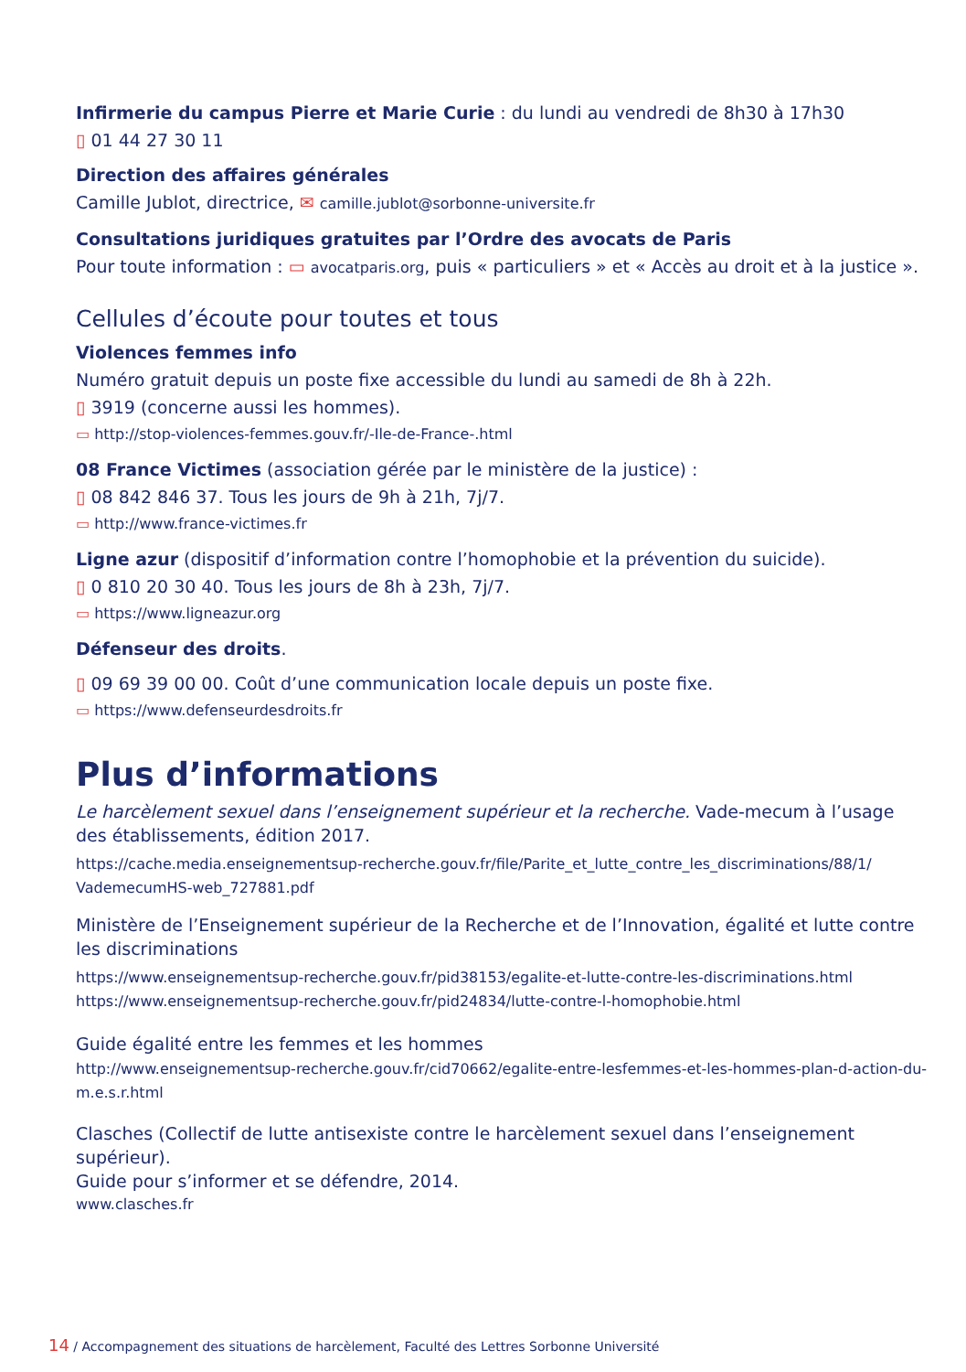Infirmerie du campus Pierre et Marie Curie : du lundi au vendredi de 8h30 à 17h30
▯ 01 44 27 30 11
Direction des affaires générales
Camille Jublot, directrice, ✉ camille.jublot@sorbonne-universite.fr
Consultations juridiques gratuites par l’Ordre des avocats de Paris
Pour toute information : ▭ avocatparis.org, puis « particuliers » et « Accès au droit et à la justice ».
Cellules d’écoute pour toutes et tous
Violences femmes info
Numéro gratuit depuis un poste fixe accessible du lundi au samedi de 8h à 22h.
▯ 3919 (concerne aussi les hommes).
▭ http://stop-violences-femmes.gouv.fr/-Ile-de-France-.html
08 France Victimes (association gérée par le ministère de la justice) :
▯ 08 842 846 37. Tous les jours de 9h à 21h, 7j/7.
▭ http://www.france-victimes.fr
Ligne azur (dispositif d’information contre l’homophobie et la prévention du suicide).
▯ 0 810 20 30 40. Tous les jours de 8h à 23h, 7j/7.
▭ https://www.ligneazur.org
Défenseur des droits.
▯ 09 69 39 00 00. Coût d’une communication locale depuis un poste fixe.
▭ https://www.defenseurdesdroits.fr
Plus d’informations
Le harcèlement sexuel dans l’enseignement supérieur et la recherche. Vade-mecum à l’usage des établissements, édition 2017.
https://cache.media.enseignementsup-recherche.gouv.fr/file/Parite_et_lutte_contre_les_discriminations/88/1/ VademecumHS-web_727881.pdf
Ministère de l’Enseignement supérieur de la Recherche et de l’Innovation, égalité et lutte contre les discriminations
https://www.enseignementsup-recherche.gouv.fr/pid38153/egalite-et-lutte-contre-les-discriminations.html
https://www.enseignementsup-recherche.gouv.fr/pid24834/lutte-contre-l-homophobie.html
Guide égalité entre les femmes et les hommes
http://www.enseignementsup-recherche.gouv.fr/cid70662/egalite-entre-lesfemmes-et-les-hommes-plan-d-action-du-m.e.s.r.html
Clasches (Collectif de lutte antisexiste contre le harcèlement sexuel dans l’enseignement supérieur).
Guide pour s’informer et se défendre, 2014.
www.clasches.fr
14 / Accompagnement des situations de harcèlement, Faculté des Lettres Sorbonne Université